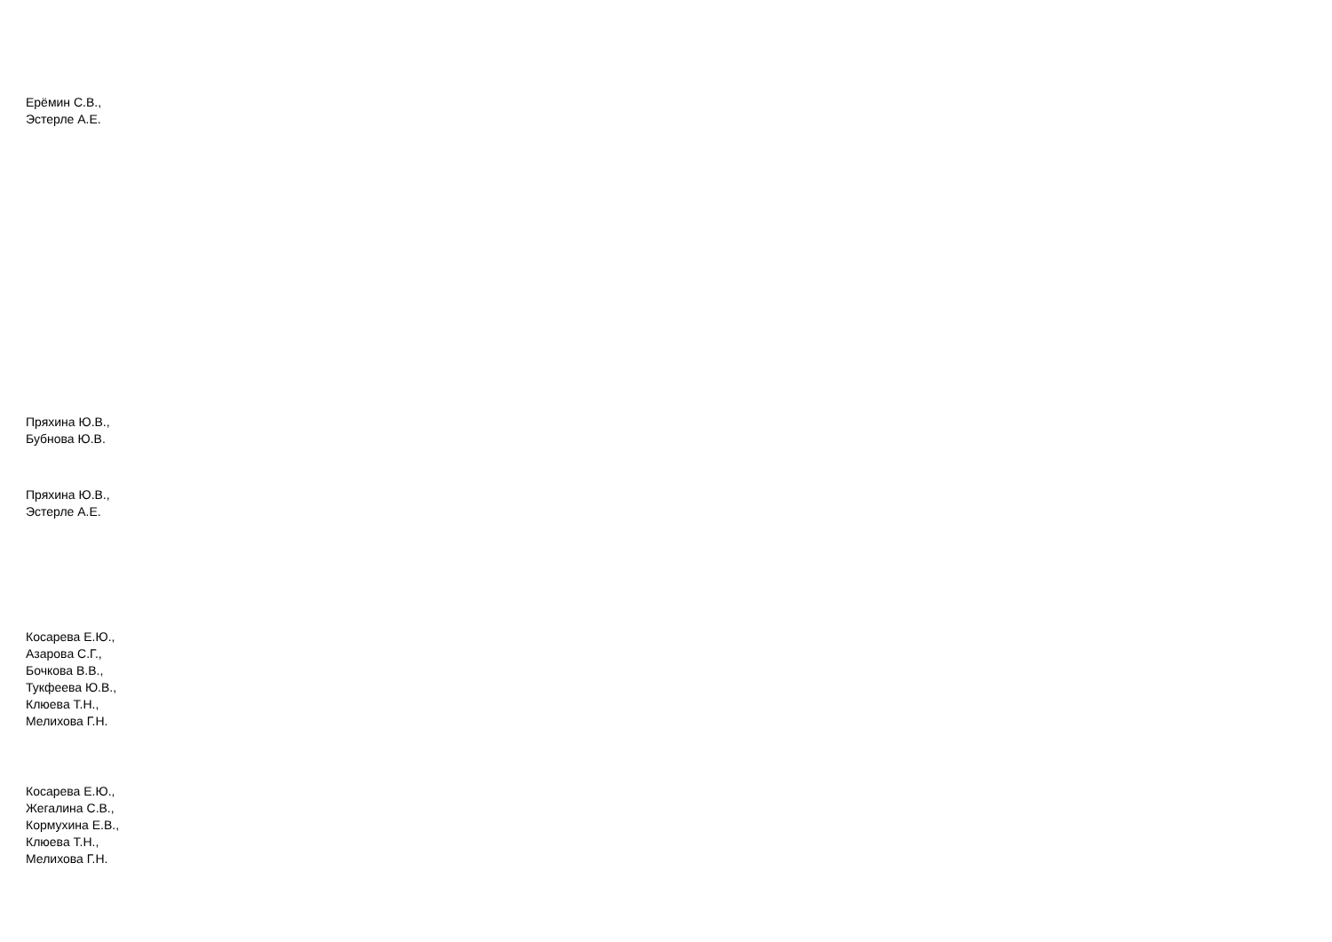Ерёмин С.В.,
Эстерле А.Е.
Пряхина Ю.В.,
Бубнова Ю.В.
Пряхина Ю.В.,
Эстерле А.Е.
Косарева Е.Ю.,
Азарова С.Г.,
Бочкова В.В.,
Тукфеева Ю.В.,
Клюева Т.Н.,
Мелихова Г.Н.
Косарева Е.Ю.,
Жегалина С.В.,
Кормухина Е.В.,
Клюева Т.Н.,
Мелихова Г.Н.